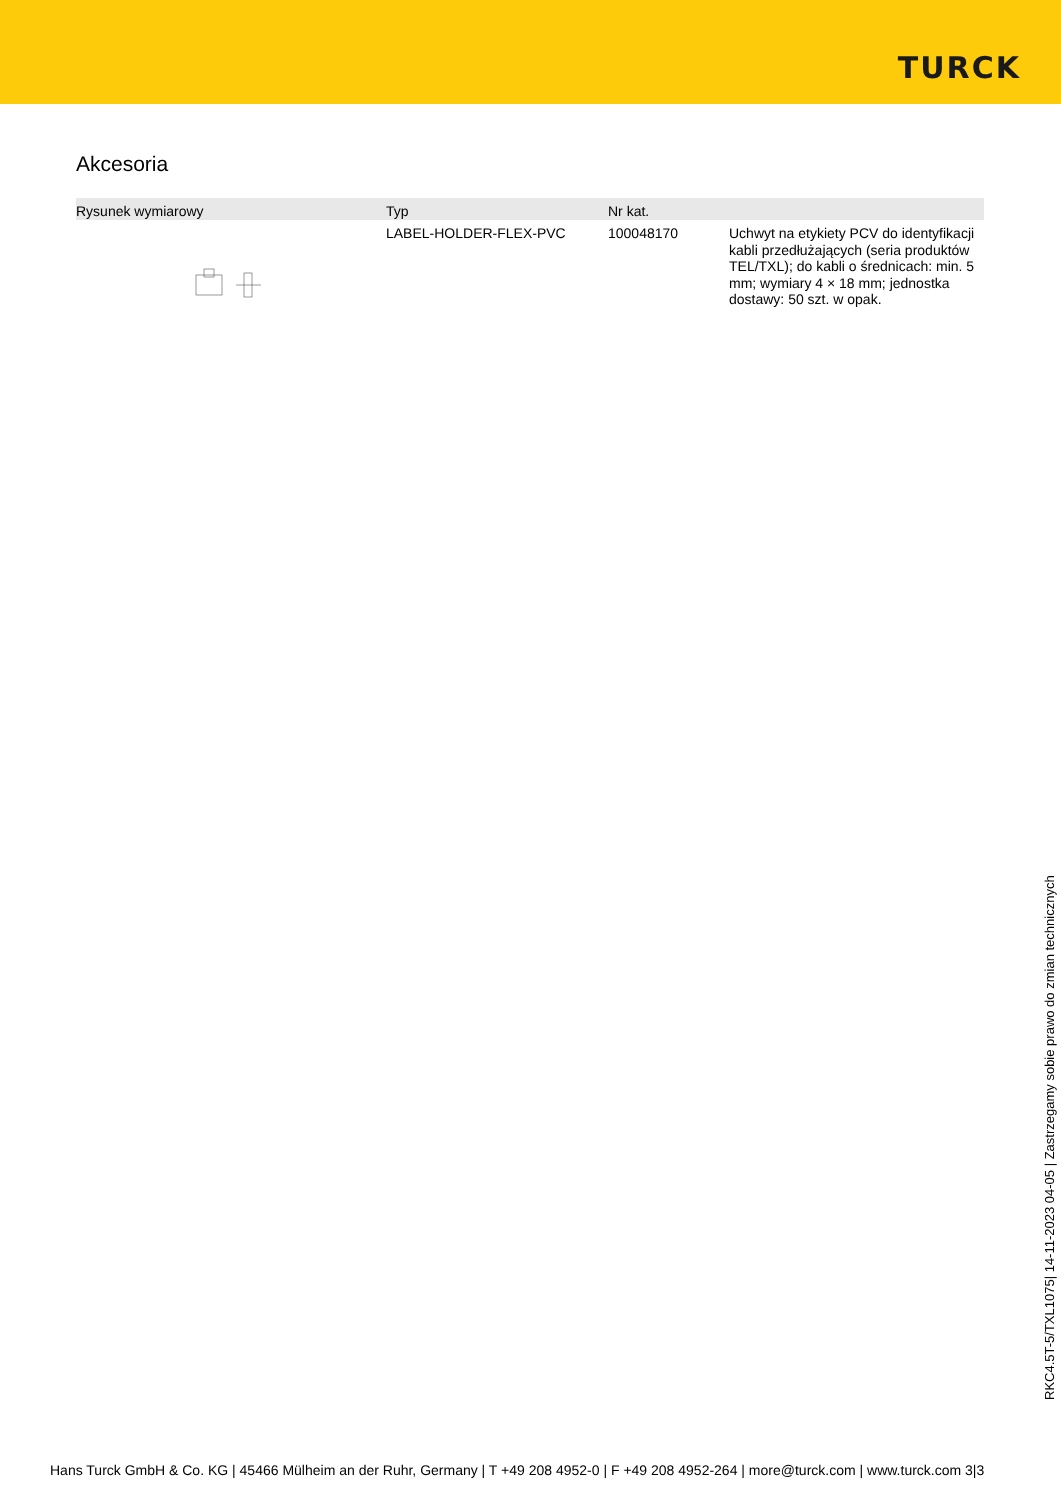TURCK
Akcesoria
| Rysunek wymiarowy | Typ | Nr kat. | |
| --- | --- | --- | --- |
| | LABEL-HOLDER-FLEX-PVC | 100048170 | Uchwyt na etykiety PCV do identyfikacji kabli przedłużających (seria produktów TEL/TXL); do kabli o średnicach: min. 5 mm; wymiary 4 × 18 mm; jednostka dostawy: 50 szt. w opak. |
RKC4.5T-5/TXL1075| 14-11-2023 04-05 | Zastrzegamy sobie prawo do zmian technicznych
Hans Turck GmbH & Co. KG | 45466 Mülheim an der Ruhr, Germany | T +49 208 4952-0 | F +49 208 4952-264 | more@turck.com | www.turck.com 3|3